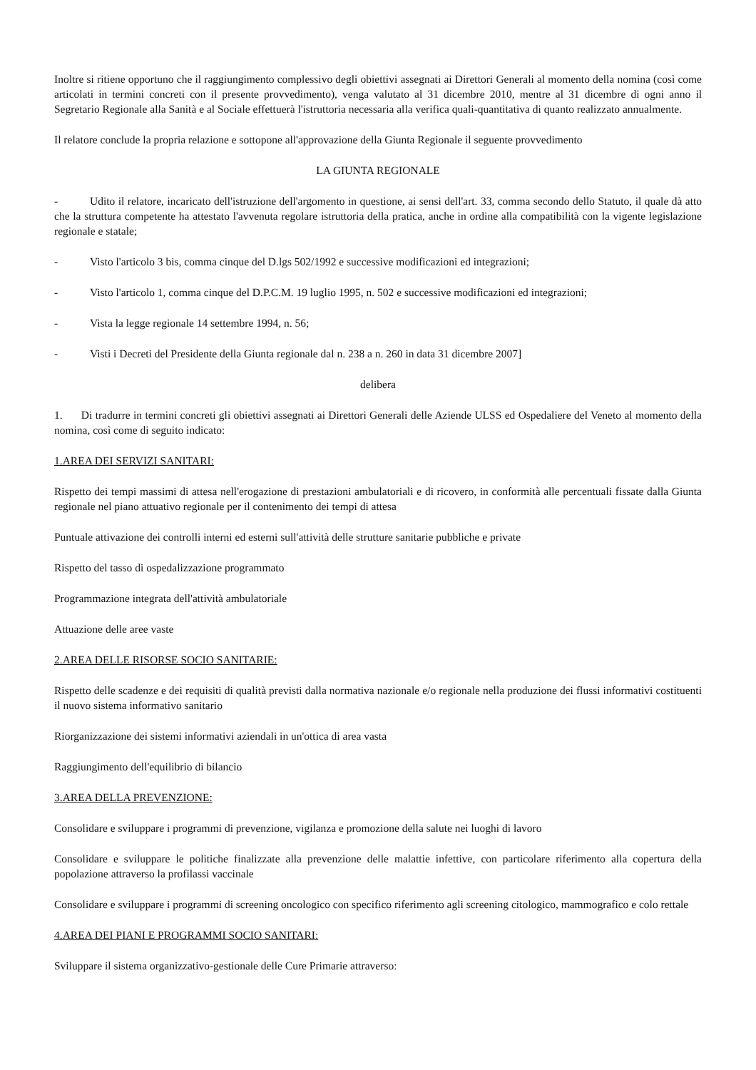Inoltre si ritiene opportuno che il raggiungimento complessivo degli obiettivi assegnati ai Direttori Generali al momento della nomina (così come articolati in termini concreti con il presente provvedimento), venga valutato al 31 dicembre 2010, mentre al 31 dicembre di ogni anno il Segretario Regionale alla Sanità e al Sociale effettuerà l'istruttoria necessaria alla verifica quali-quantitativa di quanto realizzato annualmente.
Il relatore conclude la propria relazione e sottopone all'approvazione della Giunta Regionale il seguente provvedimento
LA GIUNTA REGIONALE
- Udito il relatore, incaricato dell'istruzione dell'argomento in questione, ai sensi dell'art. 33, comma secondo dello Statuto, il quale dà atto che la struttura competente ha attestato l'avvenuta regolare istruttoria della pratica, anche in ordine alla compatibilità con la vigente legislazione regionale e statale;
- Visto l'articolo 3 bis, comma cinque del D.lgs 502/1992 e successive modificazioni ed integrazioni;
- Visto l'articolo 1, comma cinque del D.P.C.M. 19 luglio 1995, n. 502 e successive modificazioni ed integrazioni;
- Vista la legge regionale 14 settembre 1994, n. 56;
- Visti i Decreti del Presidente della Giunta regionale dal n. 238 a n. 260 in data 31 dicembre 2007]
delibera
1. Di tradurre in termini concreti gli obiettivi assegnati ai Direttori Generali delle Aziende ULSS ed Ospedaliere del Veneto al momento della nomina, così come di seguito indicato:
1.AREA DEI SERVIZI SANITARI:
Rispetto dei tempi massimi di attesa nell'erogazione di prestazioni ambulatoriali e di ricovero, in conformità alle percentuali fissate dalla Giunta regionale nel piano attuativo regionale per il contenimento dei tempi di attesa
Puntuale attivazione dei controlli interni ed esterni sull'attività delle strutture sanitarie pubbliche e private
Rispetto del tasso di ospedalizzazione programmato
Programmazione integrata dell'attività ambulatoriale
Attuazione delle aree vaste
2.AREA DELLE RISORSE SOCIO SANITARIE:
Rispetto delle scadenze e dei requisiti di qualità previsti dalla normativa nazionale e/o regionale nella produzione dei flussi informativi costituenti il nuovo sistema informativo sanitario
Riorganizzazione dei sistemi informativi aziendali in un'ottica di area vasta
Raggiungimento dell'equilibrio di bilancio
3.AREA DELLA PREVENZIONE:
Consolidare e sviluppare i programmi di prevenzione, vigilanza e promozione della salute nei luoghi di lavoro
Consolidare e sviluppare le politiche finalizzate alla prevenzione delle malattie infettive, con particolare riferimento alla copertura della popolazione attraverso la profilassi vaccinale
Consolidare e sviluppare i programmi di screening oncologico con specifico riferimento agli screening citologico, mammografico e colo rettale
4.AREA DEI PIANI E PROGRAMMI SOCIO SANITARI:
Sviluppare il sistema organizzativo-gestionale delle Cure Primarie attraverso: